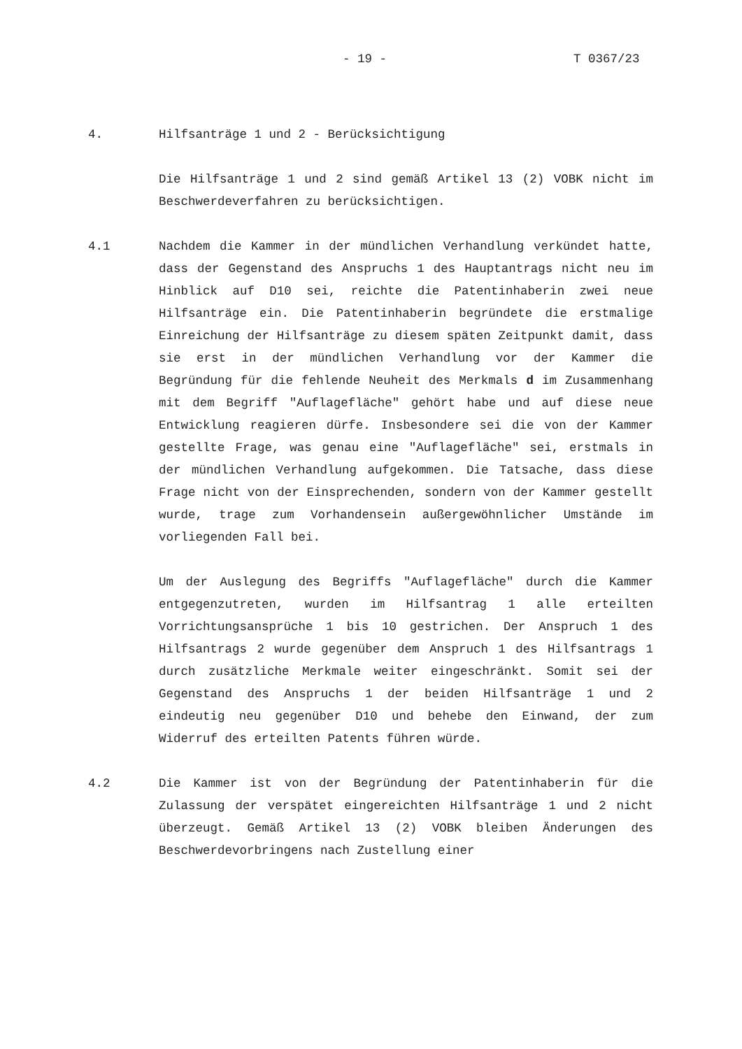- 19 - T 0367/23
4. Hilfsanträge 1 und 2 - Berücksichtigung
Die Hilfsanträge 1 und 2 sind gemäß Artikel 13 (2) VOBK nicht im Beschwerdeverfahren zu berücksichtigen.
4.1 Nachdem die Kammer in der mündlichen Verhandlung verkündet hatte, dass der Gegenstand des Anspruchs 1 des Hauptantrags nicht neu im Hinblick auf D10 sei, reichte die Patentinhaberin zwei neue Hilfsanträge ein. Die Patentinhaberin begründete die erstmalige Einreichung der Hilfsanträge zu diesem späten Zeitpunkt damit, dass sie erst in der mündlichen Verhandlung vor der Kammer die Begründung für die fehlende Neuheit des Merkmals d im Zusammenhang mit dem Begriff "Auflagefläche" gehört habe und auf diese neue Entwicklung reagieren dürfe. Insbesondere sei die von der Kammer gestellte Frage, was genau eine "Auflagefläche" sei, erstmals in der mündlichen Verhandlung aufgekommen. Die Tatsache, dass diese Frage nicht von der Einsprechenden, sondern von der Kammer gestellt wurde, trage zum Vorhandensein außergewöhnlicher Umstände im vorliegenden Fall bei.
Um der Auslegung des Begriffs "Auflagefläche" durch die Kammer entgegenzutreten, wurden im Hilfsantrag 1 alle erteilten Vorrichtungsansprüche 1 bis 10 gestrichen. Der Anspruch 1 des Hilfsantrags 2 wurde gegenüber dem Anspruch 1 des Hilfsantrags 1 durch zusätzliche Merkmale weiter eingeschränkt. Somit sei der Gegenstand des Anspruchs 1 der beiden Hilfsanträge 1 und 2 eindeutig neu gegenüber D10 und behebe den Einwand, der zum Widerruf des erteilten Patents führen würde.
4.2 Die Kammer ist von der Begründung der Patentinhaberin für die Zulassung der verspätet eingereichten Hilfsanträge 1 und 2 nicht überzeugt. Gemäß Artikel 13 (2) VOBK bleiben Änderungen des Beschwerdevorbringens nach Zustellung einer